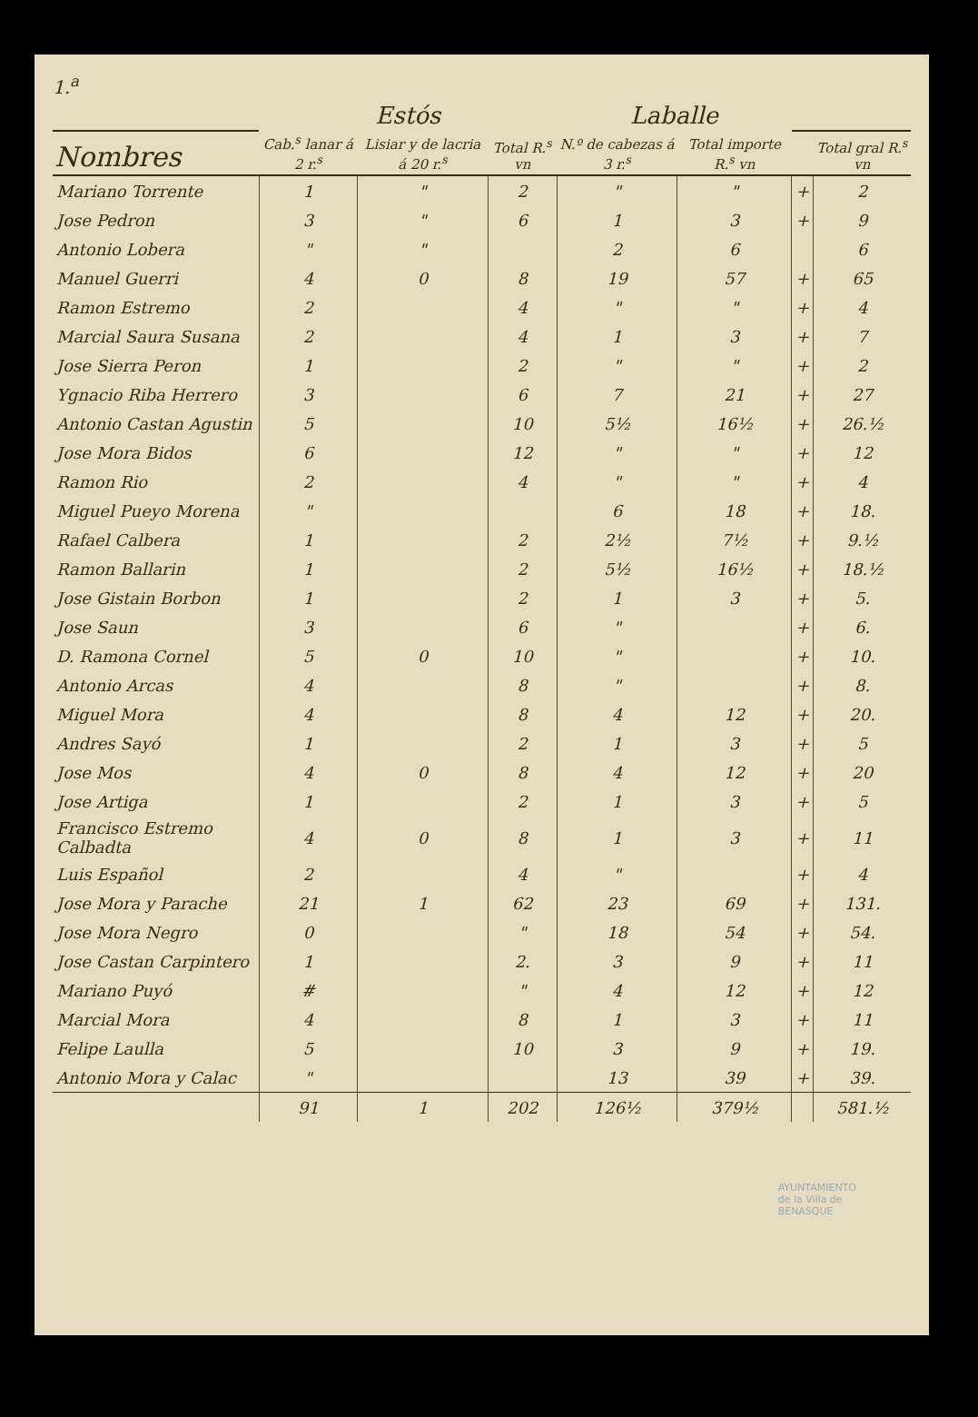1.<sup>a</sup>
| | Estós | | | Laballe | | | |
| --- | --- | --- | --- | --- | --- | --- | --- |
| Nombres | Cab.<sup>s</sup> lanar á 2 r.<sup>s</sup> | Lisiar y de lacria á 20 r.<sup>s</sup> | Total R.<sup>s</sup> vn | N.º de cabezas á 3 r.<sup>s</sup> | Total importe R.<sup>s</sup> vn | | Total gral R.<sup>s</sup> vn |
| Mariano Torrente | 1 | " | 2 | " | " | + | 2 |
| Jose Pedron | 3 | " | 6 | 1 | 3 | + | 9 |
| Antonio Lobera | " | " | | 2 | 6 | | 6 |
| Manuel Guerri | 4 | 0 | 8 | 19 | 57 | + | 65 |
| Ramon Estremo | 2 | | 4 | " | " | + | 4 |
| Marcial Saura Susana | 2 | | 4 | 1 | 3 | + | 7 |
| Jose Sierra Peron | 1 | | 2 | " | " | + | 2 |
| Ygnacio Riba Herrero | 3 | | 6 | 7 | 21 | + | 27 |
| Antonio Castan Agustin | 5 | | 10 | 5½ | 16½ | + | 26.½ |
| Jose Mora Bidos | 6 | | 12 | " | " | + | 12 |
| Ramon Rio | 2 | | 4 | " | " | + | 4 |
| Miguel Pueyo Morena | " | | | 6 | 18 | + | 18. |
| Rafael Calbera | 1 | | 2 | 2½ | 7½ | + | 9.½ |
| Ramon Ballarin | 1 | | 2 | 5½ | 16½ | + | 18.½ |
| Jose Gistain Borbon | 1 | | 2 | 1 | 3 | + | 5. |
| Jose Saun | 3 | | 6 | " | | + | 6. |
| D. Ramona Cornel | 5 | 0 | 10 | " | | + | 10. |
| Antonio Arcas | 4 | | 8 | " | | + | 8. |
| Miguel Mora | 4 | | 8 | 4 | 12 | + | 20. |
| Andres Sayó | 1 | | 2 | 1 | 3 | + | 5 |
| Jose Mos | 4 | 0 | 8 | 4 | 12 | + | 20 |
| Jose Artiga | 1 | | 2 | 1 | 3 | + | 5 |
| Francisco Estremo Calbadta | 4 | 0 | 8 | 1 | 3 | + | 11 |
| Luis Español | 2 | | 4 | " | | + | 4 |
| Jose Mora y Parache | 21 | 1 | 62 | 23 | 69 | + | 131. |
| Jose Mora Negro | 0 | | " | 18 | 54 | + | 54. |
| Jose Castan Carpintero | 1 | | 2. | 3 | 9 | + | 11 |
| Mariano Puyó | # | | " | 4 | 12 | + | 12 |
| Marcial Mora | 4 | | 8 | 1 | 3 | + | 11 |
| Felipe Laulla | 5 | | 10 | 3 | 9 | + | 19. |
| Antonio Mora y Calac | " | | | 13 | 39 | + | 39. |
| | 91 | 1 | 202 | 126½ | 379½ | | 581.½ |
AYUNTAMIENTO
de la Villa de
BENASQUE